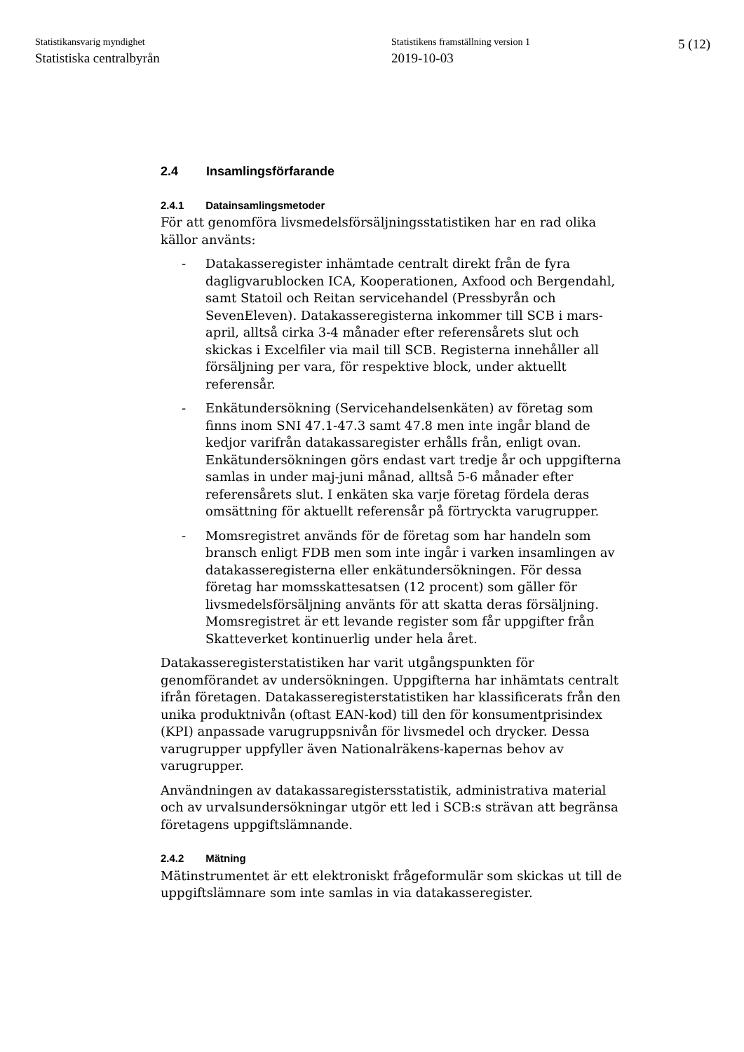Statistikansvarig myndighet
Statistiska centralbyrån
Statistikens framställning version 1
2019-10-03
5 (12)
2.4 Insamlingsförfarande
2.4.1 Datainsamlingsmetoder
För att genomföra livsmedelsförsäljningsstatistiken har en rad olika källor använts:
- Datakasseregister inhämtade centralt direkt från de fyra dagligvarublocken ICA, Kooperationen, Axfood och Bergendahl, samt Statoil och Reitan servicehandel (Pressbyrån och SevenEleven). Datakasseregisterna inkommer till SCB i mars-april, alltså cirka 3-4 månader efter referensårets slut och skickas i Excelfiler via mail till SCB. Registerna innehåller all försäljning per vara, för respektive block, under aktuellt referensår.
- Enkätundersökning (Servicehandelsenkäten) av företag som finns inom SNI 47.1-47.3 samt 47.8 men inte ingår bland de kedjor varifrån datakassaregister erhålls från, enligt ovan. Enkätundersökningen görs endast vart tredje år och uppgifterna samlas in under maj-juni månad, alltså 5-6 månader efter referensårets slut. I enkäten ska varje företag fördela deras omsättning för aktuellt referensår på förtryckta varugrupper.
- Momsregistret används för de företag som har handeln som bransch enligt FDB men som inte ingår i varken insamlingen av datakasseregisterna eller enkätundersökningen. För dessa företag har momsskattesatsen (12 procent) som gäller för livsmedelsförsäljning använts för att skatta deras försäljning. Momsregistret är ett levande register som får uppgifter från Skatteverket kontinuerlig under hela året.
Datakasseregisterstatistiken har varit utgångspunkten för genomförandet av undersökningen. Uppgifterna har inhämtats centralt ifrån företagen. Datakasseregisterstatistiken har klassificerats från den unika produktnivån (oftast EAN-kod) till den för konsumentprisindex (KPI) anpassade varugruppsnivån för livsmedel och drycker. Dessa varugrupper uppfyller även Nationalräkens-kapernas behov av varugrupper.
Användningen av datakassaregistersstatistik, administrativa material och av urvalsundersökningar utgör ett led i SCB:s strävan att begränsa företagens uppgiftslämnande.
2.4.2 Mätning
Mätinstrumentet är ett elektroniskt frågeformulär som skickas ut till de uppgiftslämnare som inte samlas in via datakasseregister.